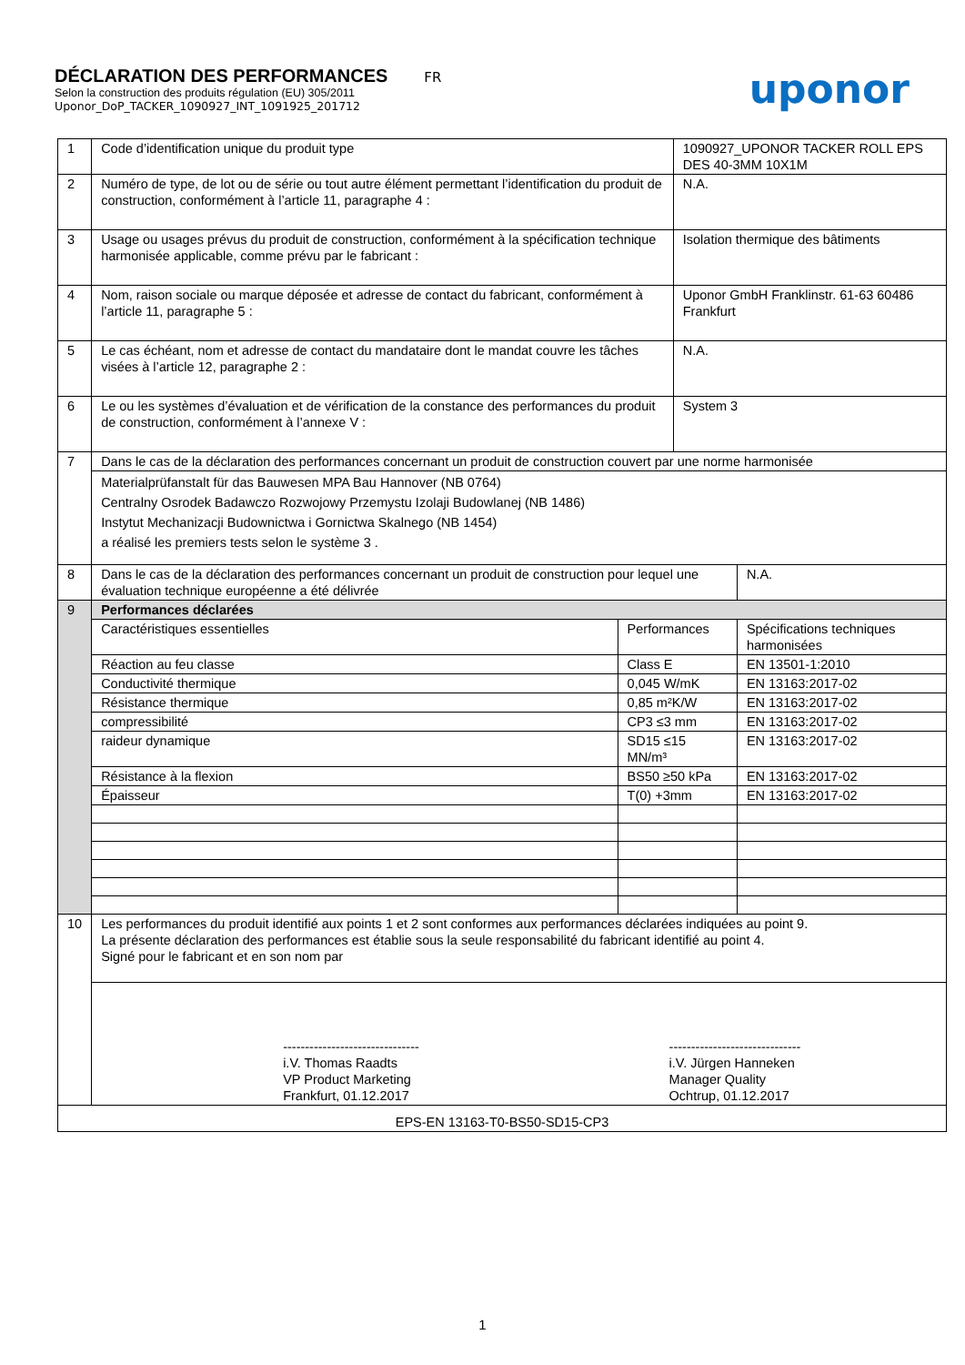DÉCLARATION DES PERFORMANCES
FR
Selon la construction des produits régulation (EU) 305/2011
Uponor_DoP_TACKER_1090927_INT_1091925_201712
uponor
| 1 | Code d’identification unique du produit type | | 1090927_UPONOR TACKER ROLL EPS DES 40-3MM 10X1M | |
| 2 | Numéro de type, de lot ou de série ou tout autre élément permettant l’identification du produit de construction, conformément à l’article 11, paragraphe 4 : | | N.A. | |
| 3 | Usage ou usages prévus du produit de construction, conformément à la spécification technique harmonisée applicable, comme prévu par le fabricant : | | Isolation thermique des bâtiments | |
| 4 | Nom, raison sociale ou marque déposée et adresse de contact du fabricant, conformément à l’article 11, paragraphe 5 : | | Uponor GmbH Franklinstr. 61-63 60486 Frankfurt | |
| 5 | Le cas échéant, nom et adresse de contact du mandataire dont le mandat couvre les tâches visées à l’article 12, paragraphe 2 : | | N.A. | |
| 6 | Le ou les systèmes d’évaluation et de vérification de la constance des performances du produit de construction, conformément à l’annexe V : | | System 3 | |
| 7 | Dans le cas de la déclaration des performances concernant un produit de construction couvert par une norme harmonisée | | | |
| | Materialprüfanstalt für das Bauwesen MPA Bau Hannover (NB 0764) Centralny Osrodek Badawczo Rozwojowy Przemystu Izolaji Budowlanej (NB 1486) Instytut Mechanizacji Budownictwa i Gornictwa Skalnego (NB 1454) a réalisé les premiers tests selon le système 3 . | | | |
| 8 | Dans le cas de la déclaration des performances concernant un produit de construction pour lequel une évaluation technique européenne a été délivrée | | | N.A. |
| 9 | Performances déclarées | | | |
| | Caractéristiques essentielles | Performances | | Spécifications techniques harmonisées |
| | Réaction au feu classe | Class E | | EN 13501-1:2010 |
| | Conductivité thermique | 0,045 W/mK | | EN 13163:2017-02 |
| | Résistance thermique | 0,85 m²K/W | | EN 13163:2017-02 |
| | compressibilité | CP3 ≤3 mm | | EN 13163:2017-02 |
| | raideur dynamique | SD15 ≤15 MN/m³ | | EN 13163:2017-02 |
| | Résistance à la flexion | BS50 ≥50 kPa | | EN 13163:2017-02 |
| | Épaisseur | T(0) +3mm | | EN 13163:2017-02 |
| 10 | Les performances du produit identifié aux points 1 et 2 sont conformes aux performances déclarées indiquées au point 9. La présente déclaration des performances est établie sous la seule responsabilité du fabricant identifié au point 4. Signé pour le fabricant et en son nom par | | | |
| | ------------------------------- i.V. Thomas Raadts VP Product Marketing Frankfurt, 01.12.2017 ------------------------------ i.V. Jürgen Hanneken Manager Quality Ochtrup, 01.12.2017 | | | |
| EPS-EN 13163-T0-BS50-SD15-CP3 | | | | |
1